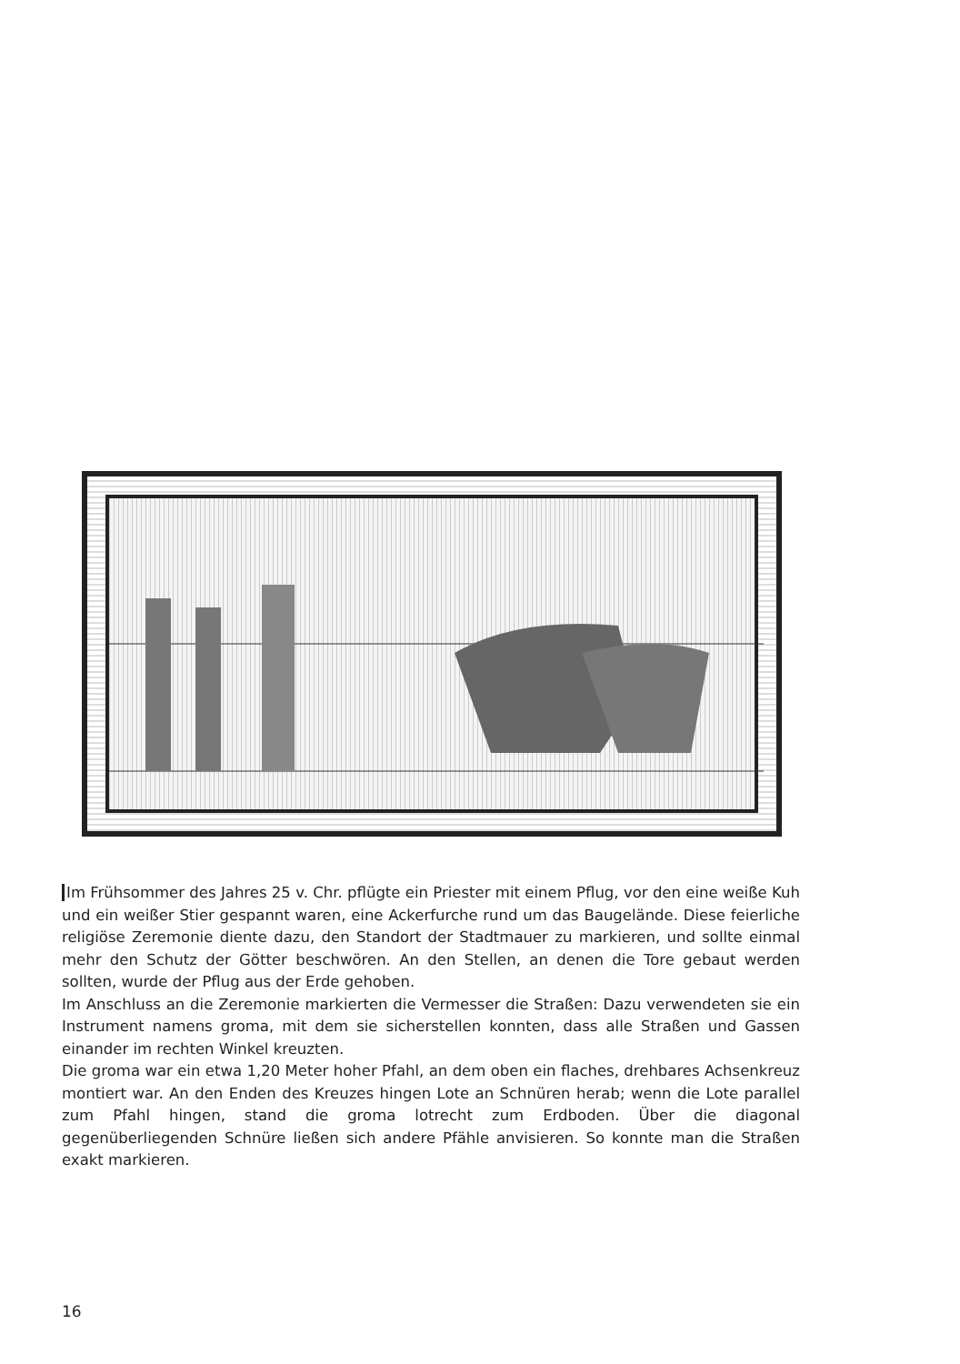Im Frühsommer des Jahres 25 v. Chr. pflügte ein Priester mit einem Pflug, vor den eine weiße Kuh und ein weißer Stier gespannt waren, eine Ackerfurche rund um das Baugelände. Diese feierliche religiöse Zeremonie diente dazu, den Standort der Stadtmauer zu markieren, und sollte einmal mehr den Schutz der Götter beschwören. An den Stellen, an denen die Tore gebaut werden sollten, wurde der Pflug aus der Erde gehoben.
Im Anschluss an die Zeremonie markierten die Vermesser die Straßen: Dazu verwendeten sie ein Instrument namens groma, mit dem sie sicherstellen konnten, dass alle Straßen und Gassen einander im rechten Winkel kreuzten.
Die groma war ein etwa 1,20 Meter hoher Pfahl, an dem oben ein flaches, drehbares Achsenkreuz montiert war. An den Enden des Kreuzes hingen Lote an Schnüren herab; wenn die Lote parallel zum Pfahl hingen, stand die groma lotrecht zum Erdboden. Über die diagonal gegenüberliegenden Schnüre ließen sich andere Pfähle anvisieren. So konnte man die Straßen exakt markieren.
16